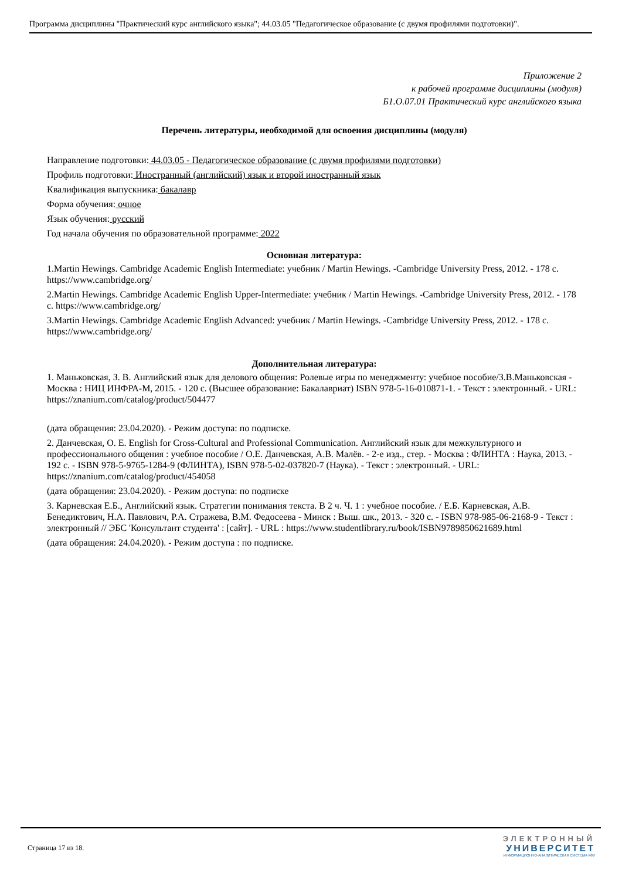Программа дисциплины "Практический курс английского языка"; 44.03.05 "Педагогическое образование (с двумя профилями подготовки)".
Приложение 2
к рабочей программе дисциплины (модуля)
Б1.О.07.01 Практический курс английского языка
Перечень литературы, необходимой для освоения дисциплины (модуля)
Направление подготовки: 44.03.05 - Педагогическое образование (с двумя профилями подготовки)
Профиль подготовки: Иностранный (английский) язык и второй иностранный язык
Квалификация выпускника: бакалавр
Форма обучения: очное
Язык обучения: русский
Год начала обучения по образовательной программе: 2022
Основная литература:
1.Martin Hewings. Cambridge Academic English Intermediate: учебник / Martin Hewings. -Cambridge University Press, 2012. - 178 с. https://www.cambridge.org/
2.Martin Hewings. Cambridge Academic English Upper-Intermediate: учебник / Martin Hewings. -Cambridge University Press, 2012. - 178 с. https://www.cambridge.org/
3.Martin Hewings. Cambridge Academic English Advanced: учебник / Martin Hewings. -Cambridge University Press, 2012. - 178 с. https://www.cambridge.org/
Дополнительная литература:
1. Маньковская, З. В. Английский язык для делового общения: Ролевые игры по менеджменту: учебное пособие/З.В.Маньковская - Москва : НИЦ ИНФРА-М, 2015. - 120 с. (Высшее образование: Бакалавриат) ISBN 978-5-16-010871-1. - Текст : электронный. - URL: https://znanium.com/catalog/product/504477
(дата обращения: 23.04.2020). - Режим доступа: по подписке.
2. Данчевская, О. Е. English for Cross-Cultural and Professional Communication. Английский язык для межкультурного и профессионального общения : учебное пособие / О.Е. Данчевская, А.В. Малёв. - 2-е изд., стер. - Москва : ФЛИНТА : Наука, 2013. - 192 с. - ISBN 978-5-9765-1284-9 (ФЛИНТА), ISBN 978-5-02-037820-7 (Наука). - Текст : электронный. - URL: https://znanium.com/catalog/product/454058
(дата обращения: 23.04.2020). - Режим доступа: по подписке
3. Карневская Е.Б., Английский язык. Стратегии понимания текста. В 2 ч. Ч. 1 : учебное пособие. / Е.Б. Карневская, А.В. Бенедиктович, Н.А. Павлович, Р.А. Стражева, В.М. Федосеева - Минск : Выш. шк., 2013. - 320 с. - ISBN 978-985-06-2168-9 - Текст : электронный // ЭБС 'Консультант студента' : [сайт]. - URL : https://www.studentlibrary.ru/book/ISBN9789850621689.html
(дата обращения: 24.04.2020). - Режим доступа : по подписке.
Страница 17 из 18.
ЭЛЕКТРОННЫЙ
УНИВЕРСИТЕТ
ИНФОРМАЦИОННО-АНАЛИТИЧЕСКАЯ СИСТЕМА КФУ